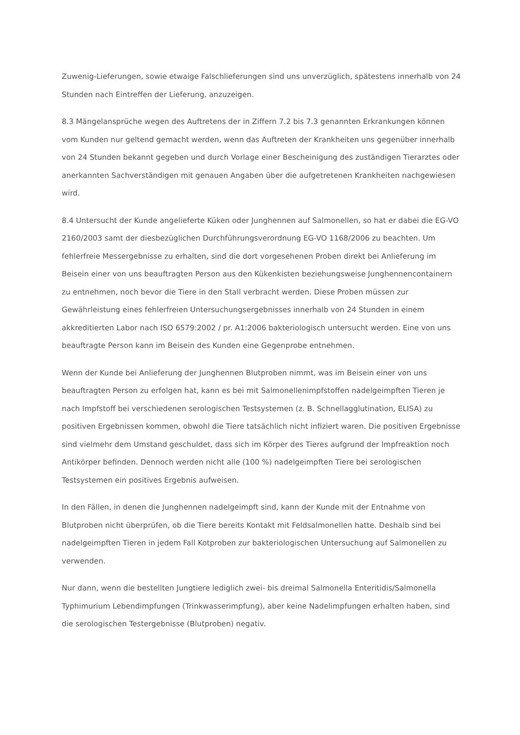Zuwenig-Lieferungen, sowie etwaige Falschlieferungen sind uns unverzüglich, spätestens innerhalb von 24 Stunden nach Eintreffen der Lieferung, anzuzeigen.
8.3 Mängelansprüche wegen des Auftretens der in Ziffern 7.2 bis 7.3 genannten Erkrankungen können vom Kunden nur geltend gemacht werden, wenn das Auftreten der Krankheiten uns gegenüber innerhalb von 24 Stunden bekannt gegeben und durch Vorlage einer Bescheinigung des zuständigen Tierarztes oder anerkannten Sachverständigen mit genauen Angaben über die aufgetretenen Krankheiten nachgewiesen wird.
8.4 Untersucht der Kunde angelieferte Küken oder Junghennen auf Salmonellen, so hat er dabei die EG-VO 2160/2003 samt der diesbezüglichen Durchführungsverordnung EG-VO 1168/2006 zu beachten. Um fehlerfreie Messergebnisse zu erhalten, sind die dort vorgesehenen Proben direkt bei Anlieferung im Beisein einer von uns beauftragten Person aus den Kükenkisten beziehungsweise Junghennencontainern zu entnehmen, noch bevor die Tiere in den Stall verbracht werden. Diese Proben müssen zur Gewährleistung eines fehlerfreien Untersuchungsergebnisses innerhalb von 24 Stunden in einem akkreditierten Labor nach ISO 6579:2002 / pr. A1:2006 bakteriologisch untersucht werden. Eine von uns beauftragte Person kann im Beisein des Kunden eine Gegenprobe entnehmen.
Wenn der Kunde bei Anlieferung der Junghennen Blutproben nimmt, was im Beisein einer von uns beauftragten Person zu erfolgen hat, kann es bei mit Salmonellenimpfstoffen nadelgeimpften Tieren je nach Impfstoff bei verschiedenen serologischen Testsystemen (z. B. Schnellagglutination, ELISA) zu positiven Ergebnissen kommen, obwohl die Tiere tatsächlich nicht infiziert waren. Die positiven Ergebnisse sind vielmehr dem Umstand geschuldet, dass sich im Körper des Tieres aufgrund der Impfreaktion noch Antikörper befinden. Dennoch werden nicht alle (100 %) nadelgeimpften Tiere bei serologischen Testsystemen ein positives Ergebnis aufweisen.
In den Fällen, in denen die Junghennen nadelgeimpft sind, kann der Kunde mit der Entnahme von Blutproben nicht überprüfen, ob die Tiere bereits Kontakt mit Feldsalmonellen hatte. Deshalb sind bei nadelgeimpften Tieren in jedem Fall Kotproben zur bakteriologischen Untersuchung auf Salmonellen zu verwenden.
Nur dann, wenn die bestellten Jungtiere lediglich zwei- bis dreimal Salmonella Enteritidis/Salmonella Typhimurium Lebendimpfungen (Trinkwasserimpfung), aber keine Nadelimpfungen erhalten haben, sind die serologischen Testergebnisse (Blutproben) negativ.